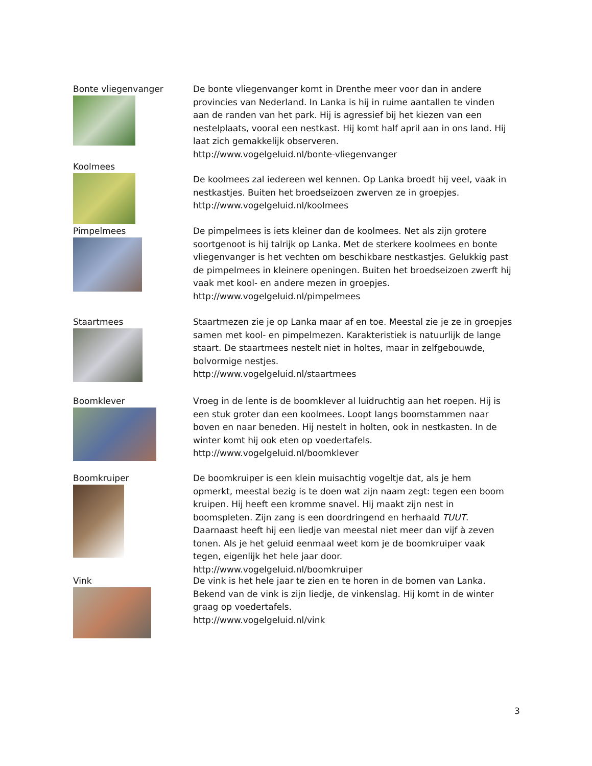Bonte vliegenvanger
De bonte vliegenvanger komt in Drenthe meer voor dan in andere provincies van Nederland. In Lanka is hij in ruime aantallen te vinden aan de randen van het park. Hij is agressief bij het kiezen van een nestelplaats, vooral een nestkast. Hij komt half april aan in ons land. Hij laat zich gemakkelijk observeren.
http://www.vogelgeluid.nl/bonte-vliegenvanger
Koolmees
De koolmees zal iedereen wel kennen. Op Lanka broedt hij veel, vaak in nestkastjes. Buiten het broedseizoen zwerven ze in groepjes.
http://www.vogelgeluid.nl/koolmees
Pimpelmees
De pimpelmees is iets kleiner dan de koolmees. Net als zijn grotere soortgenoot is hij talrijk op Lanka. Met de sterkere koolmees en bonte vliegenvanger is het vechten om beschikbare nestkastjes. Gelukkig past de pimpelmees in kleinere openingen. Buiten het broedseizoen zwerft hij vaak met kool- en andere mezen in groepjes.
http://www.vogelgeluid.nl/pimpelmees
Staartmees
Staartmezen zie je op Lanka maar af en toe. Meestal zie je ze in groepjes samen met kool- en pimpelmezen. Karakteristiek is natuurlijk de lange staart. De staartmees nestelt niet in holtes, maar in zelfgebouwde, bolvormige nestjes.
http://www.vogelgeluid.nl/staartmees
Boomklever
Vroeg in de lente is de boomklever al luidruchtig aan het roepen. Hij is een stuk groter dan een koolmees. Loopt langs boomstammen naar boven en naar beneden. Hij nestelt in holten, ook in nestkasten. In de winter komt hij ook eten op voedertafels.
http://www.vogelgeluid.nl/boomklever
Boomkruiper
De boomkruiper is een klein muisachtig vogeltje dat, als je hem opmerkt, meestal bezig is te doen wat zijn naam zegt: tegen een boom kruipen. Hij heeft een kromme snavel. Hij maakt zijn nest in boomspleten. Zijn zang is een doordringend en herhaald TUUT. Daarnaast heeft hij een liedje van meestal niet meer dan vijf à zeven tonen. Als je het geluid eenmaal weet kom je de boomkruiper vaak tegen, eigenlijk het hele jaar door.
http://www.vogelgeluid.nl/boomkruiper
Vink
De vink is het hele jaar te zien en te horen in de bomen van Lanka. Bekend van de vink is zijn liedje, de vinkenslag. Hij komt in de winter graag op voedertafels.
http://www.vogelgeluid.nl/vink
3